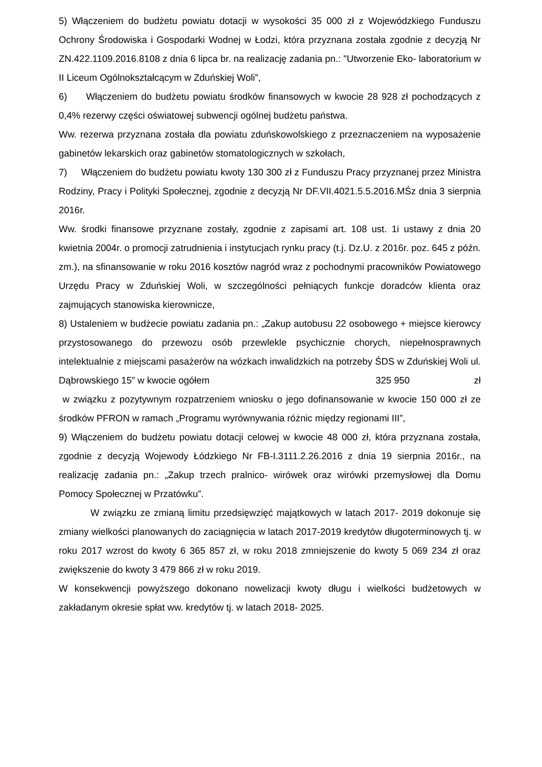5) Włączeniem do budżetu powiatu dotacji w wysokości 35 000 zł z Wojewódzkiego Funduszu Ochrony Środowiska i Gospodarki Wodnej w Łodzi, która przyznana została zgodnie z decyzją Nr ZN.422.1109.2016.8108 z dnia 6 lipca br. na realizację zadania pn.: "Utworzenie Eko- laboratorium w II Liceum Ogólnokształcącym w Zduńskiej Woli”,
6) Włączeniem do budżetu powiatu środków finansowych w kwocie 28 928 zł pochodzących z 0,4% rezerwy części oświatowej subwencji ogólnej budżetu państwa.
Ww. rezerwa przyznana została dla powiatu zduńskowolskiego z przeznaczeniem na wyposażenie gabinetów lekarskich oraz gabinetów stomatologicznych w szkołach,
7) Włączeniem do budżetu powiatu kwoty 130 300 zł z Funduszu Pracy przyznanej przez Ministra Rodziny, Pracy i Polityki Społecznej, zgodnie z decyzją Nr DF.VII.4021.5.5.2016.MŚz dnia 3 sierpnia 2016r.
Ww. środki finansowe przyznane zostały, zgodnie z zapisami art. 108 ust. 1i ustawy z dnia 20 kwietnia 2004r. o promocji zatrudnienia i instytucjach rynku pracy (t.j. Dz.U. z 2016r. poz. 645 z późn. zm.), na sfinansowanie w roku 2016 kosztów nagród wraz z pochodnymi pracowników Powiatowego Urzędu Pracy w Zduńskiej Woli, w szczególności pełniących funkcje doradców klienta oraz zajmujących stanowiska kierownicze,
8) Ustaleniem w budżecie powiatu zadania pn.: „Zakup autobusu 22 osobowego + miejsce kierowcy przystosowanego do przewozu osób przewlekle psychicznie chorych, niepełnosprawnych intelektualnie z miejscami pasażerów na wózkach inwalidzkich na potrzeby ŚDS w Zduńskiej Woli ul. Dąbrowskiego 15” w kwocie ogółem 325 950 zł
w związku z pozytywnym rozpatrzeniem wniosku o jego dofinansowanie w kwocie 150 000 zł ze środków PFRON w ramach „Programu wyrównywania różnic między regionami III”,
9) Włączeniem do budżetu powiatu dotacji celowej w kwocie 48 000 zł, która przyznana została, zgodnie z decyzją Wojewody Łódzkiego Nr FB-I.3111.2.26.2016 z dnia 19 sierpnia 2016r., na realizację zadania pn.: „Zakup trzech pralnico- wirówek oraz wirówki przemysłowej dla Domu Pomocy Społecznej w Przatówku”.
W związku ze zmianą limitu przedsięwzięć majątkowych w latach 2017- 2019 dokonuje się zmiany wielkości planowanych do zaciągnięcia w latach 2017-2019 kredytów długoterminowych tj. w roku 2017 wzrost do kwoty 6 365 857 zł, w roku 2018 zmniejszenie do kwoty 5 069 234 zł oraz zwiększenie do kwoty 3 479 866 zł w roku 2019.
W konsekwencji powyższego dokonano nowelizacji kwoty długu i wielkości budżetowych w zakładanym okresie spłat ww. kredytów tj. w latach 2018- 2025.